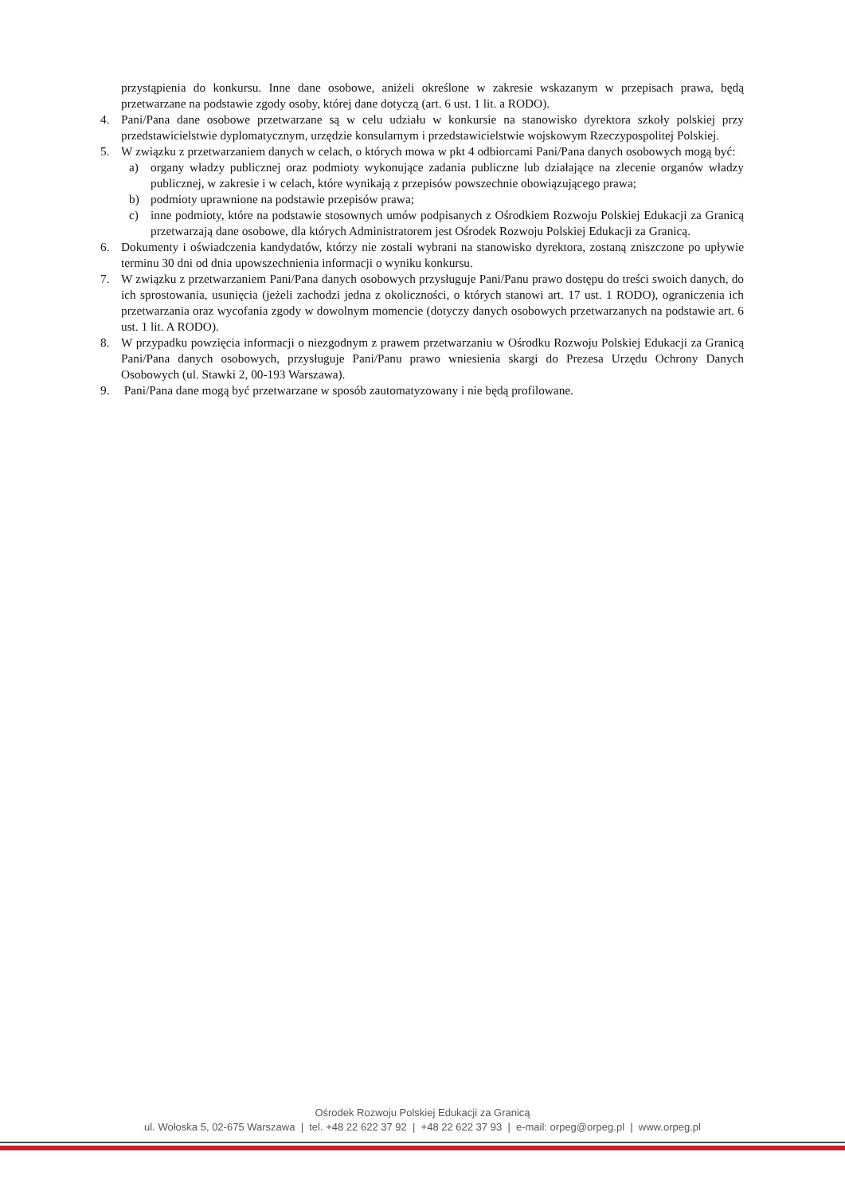przystąpienia do konkursu. Inne dane osobowe, aniżeli określone w zakresie wskazanym w przepisach prawa, będą przetwarzane na podstawie zgody osoby, której dane dotyczą (art. 6 ust. 1 lit. a RODO).
4. Pani/Pana dane osobowe przetwarzane są w celu udziału w konkursie na stanowisko dyrektora szkoły polskiej przy przedstawicielstwie dyplomatycznym, urzędzie konsularnym i przedstawicielstwie wojskowym Rzeczypospolitej Polskiej.
5. W związku z przetwarzaniem danych w celach, o których mowa w pkt 4 odbiorcami Pani/Pana danych osobowych mogą być:
a) organy władzy publicznej oraz podmioty wykonujące zadania publiczne lub działające na zlecenie organów władzy publicznej, w zakresie i w celach, które wynikają z przepisów powszechnie obowiązującego prawa;
b) podmioty uprawnione na podstawie przepisów prawa;
c) inne podmioty, które na podstawie stosownych umów podpisanych z Ośrodkiem Rozwoju Polskiej Edukacji za Granicą przetwarzają dane osobowe, dla których Administratorem jest Ośrodek Rozwoju Polskiej Edukacji za Granicą.
6. Dokumenty i oświadczenia kandydatów, którzy nie zostali wybrani na stanowisko dyrektora, zostaną zniszczone po upływie terminu 30 dni od dnia upowszechnienia informacji o wyniku konkursu.
7. W związku z przetwarzaniem Pani/Pana danych osobowych przysługuje Pani/Panu prawo dostępu do treści swoich danych, do ich sprostowania, usunięcia (jeżeli zachodzi jedna z okoliczności, o których stanowi art. 17 ust. 1 RODO), ograniczenia ich przetwarzania oraz wycofania zgody w dowolnym momencie (dotyczy danych osobowych przetwarzanych na podstawie art. 6 ust. 1 lit. A RODO).
8. W przypadku powzięcia informacji o niezgodnym z prawem przetwarzaniu w Ośrodku Rozwoju Polskiej Edukacji za Granicą Pani/Pana danych osobowych, przysługuje Pani/Panu prawo wniesienia skargi do Prezesa Urzędu Ochrony Danych Osobowych (ul. Stawki 2, 00-193 Warszawa).
9. Pani/Pana dane mogą być przetwarzane w sposób zautomatyzowany i nie będą profilowane.
Ośrodek Rozwoju Polskiej Edukacji za Granicą
ul. Wołoska 5, 02-675 Warszawa | tel. +48 22 622 37 92 | +48 22 622 37 93 | e-mail: orpeg@orpeg.pl | www.orpeg.pl